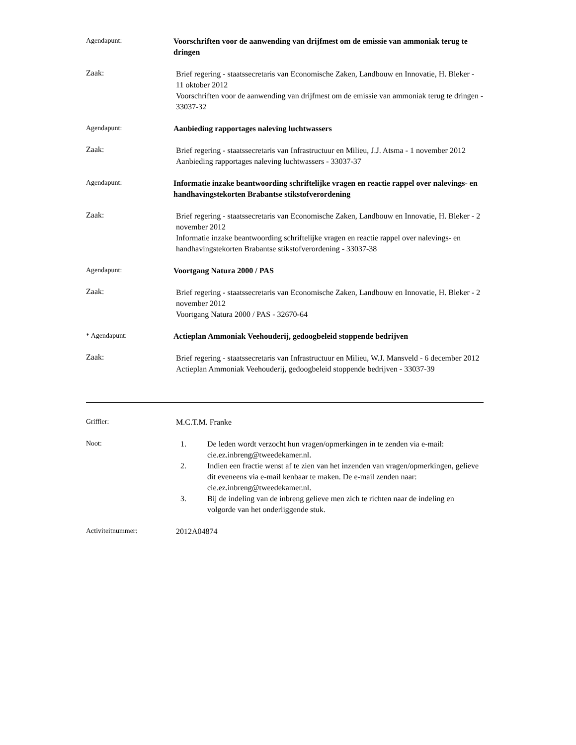Agendapunt:
Voorschriften voor de aanwending van drijfmest om de emissie van ammoniak terug te dringen
Zaak:
Brief regering - staatssecretaris van Economische Zaken, Landbouw en Innovatie, H. Bleker - 11 oktober 2012
Voorschriften voor de aanwending van drijfmest om de emissie van ammoniak terug te dringen - 33037-32
Agendapunt:
Aanbieding rapportages naleving luchtwassers
Zaak:
Brief regering - staatssecretaris van Infrastructuur en Milieu, J.J. Atsma - 1 november 2012
Aanbieding rapportages naleving luchtwassers - 33037-37
Agendapunt:
Informatie inzake beantwoording schriftelijke vragen en reactie rappel over nalevings- en handhavingstekorten Brabantse stikstofverordening
Zaak:
Brief regering - staatssecretaris van Economische Zaken, Landbouw en Innovatie, H. Bleker - 2 november 2012
Informatie inzake beantwoording schriftelijke vragen en reactie rappel over nalevings- en handhavingstekorten Brabantse stikstofverordening - 33037-38
Agendapunt:
Voortgang Natura 2000 / PAS
Zaak:
Brief regering - staatssecretaris van Economische Zaken, Landbouw en Innovatie, H. Bleker - 2 november 2012
Voortgang Natura 2000 / PAS - 32670-64
* Agendapunt:
Actieplan Ammoniak Veehouderij, gedoogbeleid stoppende bedrijven
Zaak:
Brief regering - staatssecretaris van Infrastructuur en Milieu, W.J. Mansveld - 6 december 2012
Actieplan Ammoniak Veehouderij, gedoogbeleid stoppende bedrijven - 33037-39
Griffier:
M.C.T.M. Franke
Noot:
1. De leden wordt verzocht hun vragen/opmerkingen in te zenden via e-mail: cie.ez.inbreng@tweedekamer.nl.
2. Indien een fractie wenst af te zien van het inzenden van vragen/opmerkingen, gelieve dit eveneens via e-mail kenbaar te maken. De e-mail zenden naar: cie.ez.inbreng@tweedekamer.nl.
3. Bij de indeling van de inbreng gelieve men zich te richten naar de indeling en volgorde van het onderliggende stuk.
Activiteitnummer:
2012A04874